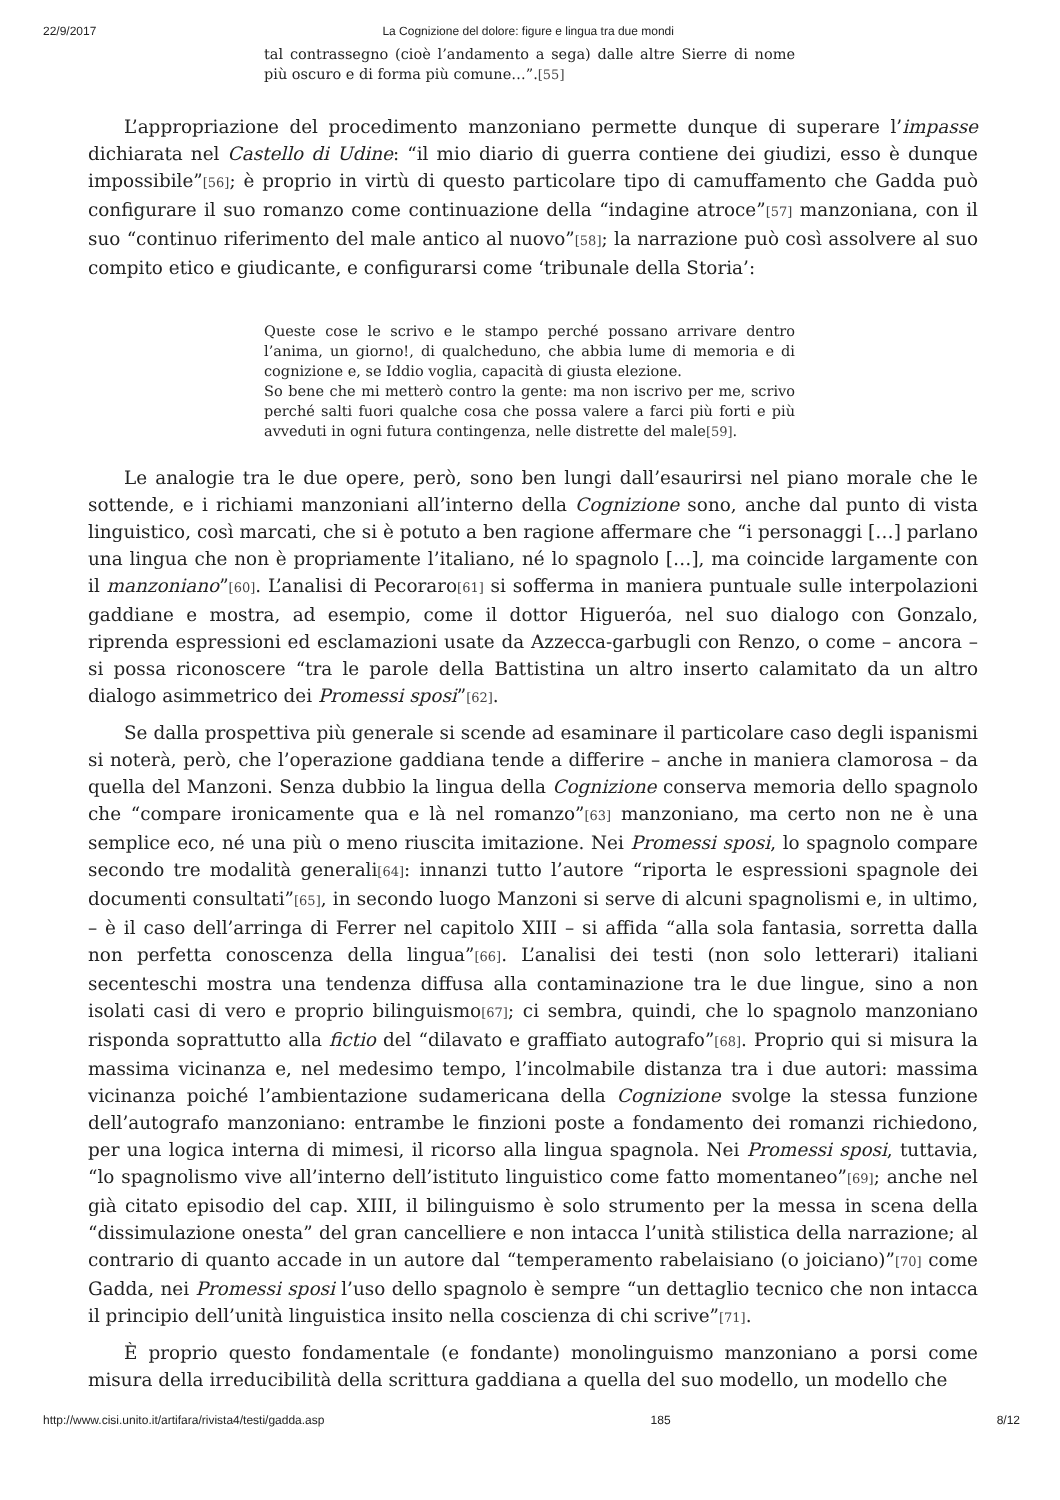22/9/2017 La Cognizione del dolore: figure e lingua tra due mondi
tal contrassegno (cioè l’andamento a sega) dalle altre Sierre di nome più oscuro e di forma più comune…”.<sup>[55]</sup>
L’appropriazione del procedimento manzoniano permette dunque di superare l’impasse dichiarata nel Castello di Udine: “il mio diario di guerra contiene dei giudizi, esso è dunque impossibile”<sup>[56]</sup>; è proprio in virtù di questo particolare tipo di camuffamento che Gadda può configurare il suo romanzo come continuazione della “indagine atroce”<sup>[57]</sup> manzoniana, con il suo “continuo riferimento del male antico al nuovo”<sup>[58]</sup>; la narrazione può così assolvere al suo compito etico e giudicante, e configurarsi come ‘tribunale della Storia’:
Queste cose le scrivo e le stampo perché possano arrivare dentro l’anima, un giorno!, di qualcheduno, che abbia lume di memoria e di cognizione e, se Iddio voglia, capacità di giusta elezione.
So bene che mi metterò contro la gente: ma non iscrivo per me, scrivo perché salti fuori qualche cosa che possa valere a farci più forti e più avveduti in ogni futura contingenza, nelle distrette del male<sup>[59]</sup>.
Le analogie tra le due opere, però, sono ben lungi dall’esaurirsi nel piano morale che le sottende, e i richiami manzoniani all’interno della Cognizione sono, anche dal punto di vista linguistico, così marcati, che si è potuto a ben ragione affermare che “i personaggi […] parlano una lingua che non è propriamente l’italiano, né lo spagnolo […], ma coincide largamente con il manzoniano”<sup>[60]</sup>. L’analisi di Pecoraro<sup>[61]</sup> si sofferma in maniera puntuale sulle interpolazioni gaddiane e mostra, ad esempio, come il dottor Higueróa, nel suo dialogo con Gonzalo, riprenda espressioni ed esclamazioni usate da Azzecca-garbugli con Renzo, o come – ancora – si possa riconoscere “tra le parole della Battistina un altro inserto calamitato da un altro dialogo asimmetrico dei Promessi sposi”<sup>[62]</sup>.
Se dalla prospettiva più generale si scende ad esaminare il particolare caso degli ispanismi si noterà, però, che l’operazione gaddiana tende a differire – anche in maniera clamorosa – da quella del Manzoni. Senza dubbio la lingua della Cognizione conserva memoria dello spagnolo che “compare ironicamente qua e là nel romanzo”<sup>[63]</sup> manzoniano, ma certo non ne è una semplice eco, né una più o meno riuscita imitazione. Nei Promessi sposi, lo spagnolo compare secondo tre modalità generali<sup>[64]</sup>: innanzi tutto l’autore “riporta le espressioni spagnole dei documenti consultati”<sup>[65]</sup>, in secondo luogo Manzoni si serve di alcuni spagnolismi e, in ultimo, – è il caso dell’arringa di Ferrer nel capitolo XIII – si affida “alla sola fantasia, sorretta dalla non perfetta conoscenza della lingua”<sup>[66]</sup>. L’analisi dei testi (non solo letterari) italiani secenteschi mostra una tendenza diffusa alla contaminazione tra le due lingue, sino a non isolati casi di vero e proprio bilinguismo<sup>[67]</sup>; ci sembra, quindi, che lo spagnolo manzoniano risponda soprattutto alla fictio del “dilavato e graffiato autografo”<sup>[68]</sup>. Proprio qui si misura la massima vicinanza e, nel medesimo tempo, l’incolmabile distanza tra i due autori: massima vicinanza poiché l’ambientazione sudamericana della Cognizione svolge la stessa funzione dell’autografo manzoniano: entrambe le finzioni poste a fondamento dei romanzi richiedono, per una logica interna di mimesi, il ricorso alla lingua spagnola. Nei Promessi sposi, tuttavia, “lo spagnolismo vive all’interno dell’istituto linguistico come fatto momentaneo”<sup>[69]</sup>; anche nel già citato episodio del cap. XIII, il bilinguismo è solo strumento per la messa in scena della “dissimulazione onesta” del gran cancelliere e non intacca l’unità stilistica della narrazione; al contrario di quanto accade in un autore dal “temperamento rabelaisiano (o joiciano)”<sup>[70]</sup> come Gadda, nei Promessi sposi l’uso dello spagnolo è sempre “un dettaglio tecnico che non intacca il principio dell’unità linguistica insito nella coscienza di chi scrive”<sup>[71]</sup>.
È proprio questo fondamentale (e fondante) monolinguismo manzoniano a porsi come misura della irreducibilità della scrittura gaddiana a quella del suo modello, un modello che
http://www.cisi.unito.it/artifara/rivista4/testi/gadda.asp 185 8/12